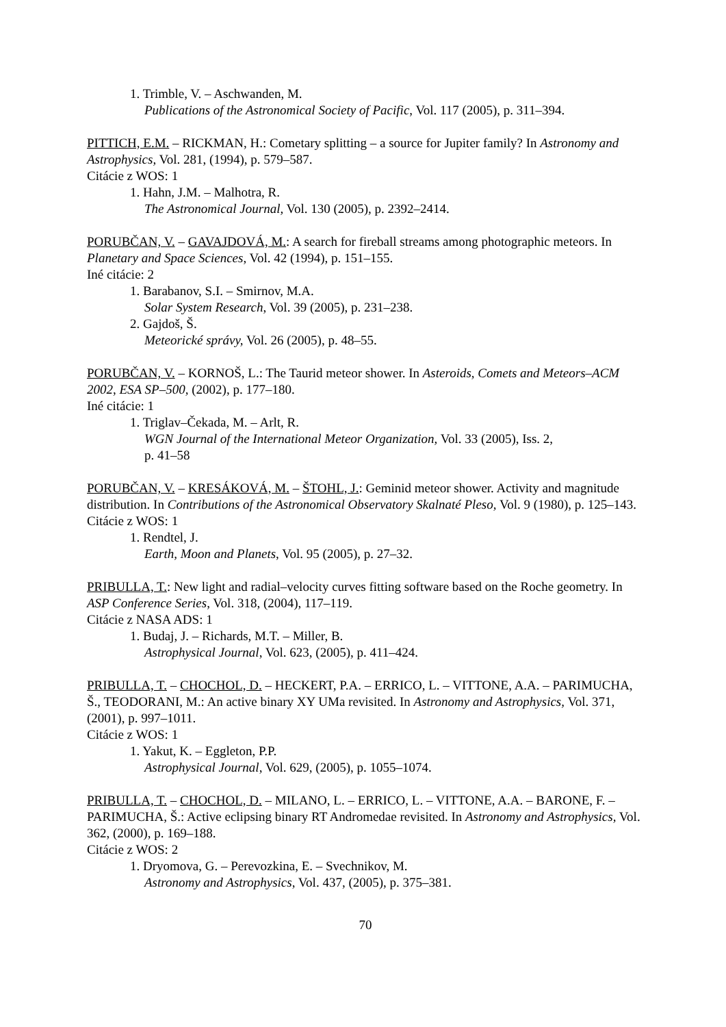1. Trimble, V. – Aschwanden, M.
Publications of the Astronomical Society of Pacific, Vol. 117 (2005), p. 311–394.
PITTICH, E.M. – RICKMAN, H.: Cometary splitting – a source for Jupiter family? In Astronomy and Astrophysics, Vol. 281, (1994), p. 579–587.
Citácie z WOS: 1
1. Hahn, J.M. – Malhotra, R.
The Astronomical Journal, Vol. 130 (2005), p. 2392–2414.
PORUBČAN, V. – GAVAJDOVÁ, M.: A search for fireball streams among photographic meteors. In Planetary and Space Sciences, Vol. 42 (1994), p. 151–155.
Iné citácie: 2
1. Barabanov, S.I. – Smirnov, M.A.
Solar System Research, Vol. 39 (2005), p. 231–238.
2. Gajdoš, Š.
Meteorické správy, Vol. 26 (2005), p. 48–55.
PORUBČAN, V. – KORNOŠ, L.: The Taurid meteor shower. In Asteroids, Comets and Meteors–ACM 2002, ESA SP–500, (2002), p. 177–180.
Iné citácie: 1
1. Triglav–Čekada, M. – Arlt, R.
WGN Journal of the International Meteor Organization, Vol. 33 (2005), Iss. 2,
p. 41–58
PORUBČAN, V. – KRESÁKOVÁ, M. – ŠTOHL, J.: Geminid meteor shower. Activity and magnitude distribution. In Contributions of the Astronomical Observatory Skalnaté Pleso, Vol. 9 (1980), p. 125–143.
Citácie z WOS: 1
1. Rendtel, J.
Earth, Moon and Planets, Vol. 95 (2005), p. 27–32.
PRIBULLA, T.: New light and radial–velocity curves fitting software based on the Roche geometry. In ASP Conference Series, Vol. 318, (2004), 117–119.
Citácie z NASA ADS: 1
1. Budaj, J. – Richards, M.T. – Miller, B.
Astrophysical Journal, Vol. 623, (2005), p. 411–424.
PRIBULLA, T. – CHOCHOL, D. – HECKERT, P.A. – ERRICO, L. – VITTONE, A.A. – PARIMUCHA, Š., TEODORANI, M.: An active binary XY UMa revisited. In Astronomy and Astrophysics, Vol. 371, (2001), p. 997–1011.
Citácie z WOS: 1
1. Yakut, K. – Eggleton, P.P.
Astrophysical Journal, Vol. 629, (2005), p. 1055–1074.
PRIBULLA, T. – CHOCHOL, D. – MILANO, L. – ERRICO, L. – VITTONE, A.A. – BARONE, F. – PARIMUCHA, Š.: Active eclipsing binary RT Andromedae revisited. In Astronomy and Astrophysics, Vol. 362, (2000), p. 169–188.
Citácie z WOS: 2
1. Dryomova, G. – Perevozkina, E. – Svechnikov, M.
Astronomy and Astrophysics, Vol. 437, (2005), p. 375–381.
70